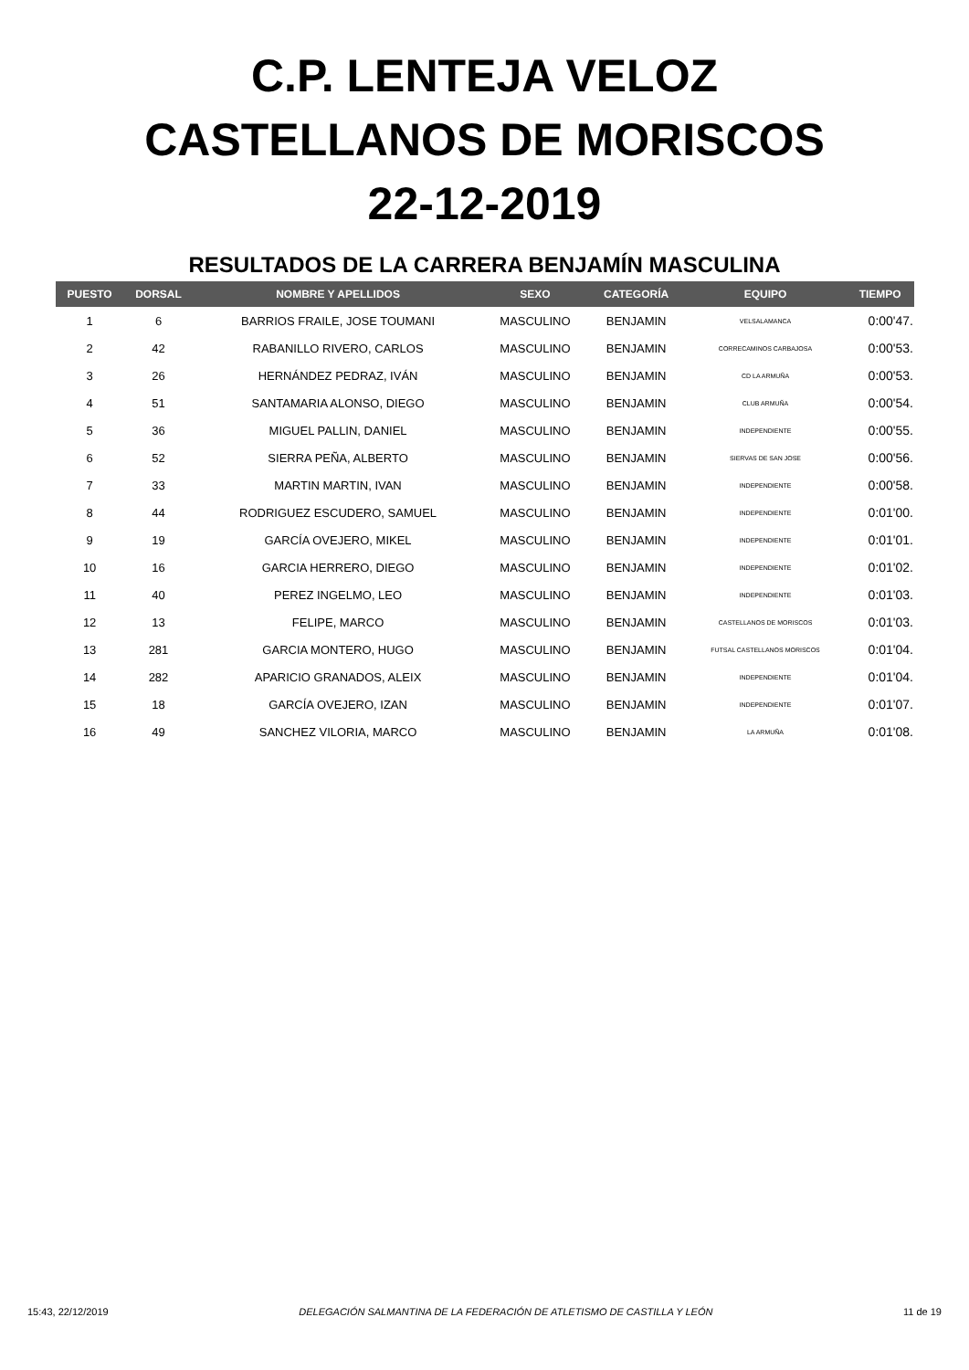C.P. LENTEJA VELOZ
CASTELLANOS DE MORISCOS
22-12-2019
RESULTADOS DE LA CARRERA BENJAMÍN MASCULINA
| PUESTO | DORSAL | NOMBRE Y APELLIDOS | SEXO | CATEGORÍA | EQUIPO | TIEMPO |
| --- | --- | --- | --- | --- | --- | --- |
| 1 | 6 | BARRIOS FRAILE, JOSE TOUMANI | MASCULINO | BENJAMIN | VELSALAMANCA | 0:00'47. |
| 2 | 42 | RABANILLO RIVERO, CARLOS | MASCULINO | BENJAMIN | CORRECAMINOS CARBAJOSA | 0:00'53. |
| 3 | 26 | HERNÁNDEZ PEDRAZ, IVÁN | MASCULINO | BENJAMIN | CD LA ARMUÑA | 0:00'53. |
| 4 | 51 | SANTAMARIA ALONSO, DIEGO | MASCULINO | BENJAMIN | CLUB ARMUÑA | 0:00'54. |
| 5 | 36 | MIGUEL PALLIN, DANIEL | MASCULINO | BENJAMIN | INDEPENDIENTE | 0:00'55. |
| 6 | 52 | SIERRA PEÑA, ALBERTO | MASCULINO | BENJAMIN | SIERVAS DE SAN JOSE | 0:00'56. |
| 7 | 33 | MARTIN MARTIN, IVAN | MASCULINO | BENJAMIN | INDEPENDIENTE | 0:00'58. |
| 8 | 44 | RODRIGUEZ ESCUDERO, SAMUEL | MASCULINO | BENJAMIN | INDEPENDIENTE | 0:01'00. |
| 9 | 19 | GARCÍA OVEJERO, MIKEL | MASCULINO | BENJAMIN | INDEPENDIENTE | 0:01'01. |
| 10 | 16 | GARCIA HERRERO, DIEGO | MASCULINO | BENJAMIN | INDEPENDIENTE | 0:01'02. |
| 11 | 40 | PEREZ INGELMO, LEO | MASCULINO | BENJAMIN | INDEPENDIENTE | 0:01'03. |
| 12 | 13 | FELIPE, MARCO | MASCULINO | BENJAMIN | CASTELLANOS DE MORISCOS | 0:01'03. |
| 13 | 281 | GARCIA MONTERO, HUGO | MASCULINO | BENJAMIN | FUTSAL CASTELLANOS MORISCOS | 0:01'04. |
| 14 | 282 | APARICIO GRANADOS, ALEIX | MASCULINO | BENJAMIN | INDEPENDIENTE | 0:01'04. |
| 15 | 18 | GARCÍA OVEJERO, IZAN | MASCULINO | BENJAMIN | INDEPENDIENTE | 0:01'07. |
| 16 | 49 | SANCHEZ VILORIA, MARCO | MASCULINO | BENJAMIN | LA ARMUÑA | 0:01'08. |
15:43, 22/12/2019 DELEGACIÓN SALMANTINA DE LA FEDERACIÓN DE ATLETISMO DE CASTILLA Y LEÓN 11 de 19